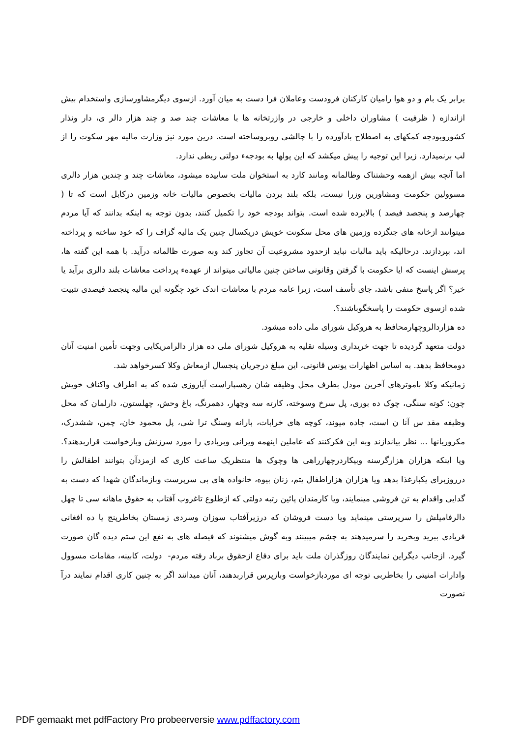برابر یک بام و دو هوا رامیان کارکنان فرودست وعاملان فرا دست به میان آورد. ازسوی دیگرمشاورسازی واستخدام بیش ازاندازه ( ظرفیت ) مشاوران داخلی و خارجی در وازرتخانه ها با معاشات چند صد و چند هزار دالر ی، دار ونذار کشوروبودجه کمکهای به اصطلاح بادآورده را با چالشی روبروساخته است. درین مورد نیز وزارت مالیه مهر سکوت را از لب برنمیدارد. زیرا این توجیه را پیش میکشد که این پولها به بودجهء دولتی ربطی ندارد.
اما آنچه بیش ازهمه وحشتناک وظالمانه ومانند کارد به استخوان ملت ساییده میشود، معاشات چند و چندین هزار دالری مسوولین حکومت ومشاورین وزرا نیست، بلکه بلند بردن مالیات بخصوص مالیات خانه وزمین درکابل است که تا ( چهارصد و پنجصد فیصد ) بالابرده شده است. بتواند بودجه خود را تکمیل کنند، بدون توجه به اینکه بدانند که آیا مردم میتوانند ازخانه های جنگزده وزمین های محل سکونت خویش دریکسال چنین یک مالیه گزاف را که خود ساخته و پرداخته اند، بپردازند. درحالیکه باید مالیات نباید ازحدود مشروعیت آن تجاوز کند وبه صورت ظالمانه درآید. با همه این گفته ها، پرسش اینست که ایا حکومت با گرفتن وقانونی ساختن چنین مالیاتی میتواند از عهدهء پرداخت معاشات بلند دالری برآید یا خیر؟ اگر پاسخ منفی باشد، جای تأسف است، زیرا عامه مردم با معاشات اندک خود چگونه این مالیه پنجصد فیصدی تثبیت شده ازسوی حکومت را پاسخگوباشند؟.
ده هزاردالروچهارمحافظ به هروکیل شورای ملی داده میشود.
دولت متعهد گردیده تا جهت خریداری وسیله نقلیه به هروکیل شورای ملی ده هزار دالرامریکایی وجهت تأمین امنیت آنان دومحافظ بدهد. به اساس اظهارات یونس قانونی، این مبلغ درجریان پنجسال ازمعاش وکلا کسرخواهد شد.
زمانیکه وکلا باموترهای آخرین مودل بطرف محل وظیفه شان رهسپاراست آیاروزی شده که به اطراف واکناف خویش چون: کوته سنگی، چوک ده بوری، پل سرخ وسوخته، کارته سه وچهار، دهمرنگ، باغ وحش، چهلستون، دارلمان که محل وظیفه مقد س آنا ن است، جاده میوند، کوچه های خرابات، بارانه وسنگ ترا شی، پل محمود خان، چمن، ششدرک، مکروریانها ... نظر بیاندازند وبه این فکرکنند که عاملین اینهمه ویرانی وبربادی را مورد سرزنش وبازخواست قراربدهند؟. ویا اینکه هزاران هزارگرسنه وبیکاردرچهارراهی ها وچوک ها منتظریک ساعت کاری که ازمزدآن بتوانند اطفالش را درروزبرای یکبارغذا بدهد ویا هزاران هزاراطفال یتم، زنان بیوه، خانواده های بی سرپرست وبازماندگان شهدا که دست به گدایی واقدام به تن فروشی مینمایند، ویا کارمندان پائین رتبه دولتی که ازطلوع تاغروب آفتاب به حقوق ماهانه سی تا چهل دالرفامیلش را سرپرستی مینماید ویا دست فروشان که درزیرآفتاب سوزان وسردی زمستان بخاطرپنج یا ده افغانی فریادی ببرید وبخرید را سرمیدهند به چشم میبینند وبه گوش میشنوند که فیصله های به نفع این ستم دیده گان صورت گیرد. ازجانب دیگراین نمایندگان روزگذران ملت باید برای دفاع ازحقوق برباد رفته مردم- دولت، کابینه، مقامات مسوول وادارات امنیتی را بخاطربی توجه ای موردبازخواست وبازپرس قراربدهند، آنان میدانند اگر به چنین کاری اقدام نمایند درآ نصورت
PDF gemaakt met pdfFactory Pro probeerversie www.pdffactory.com